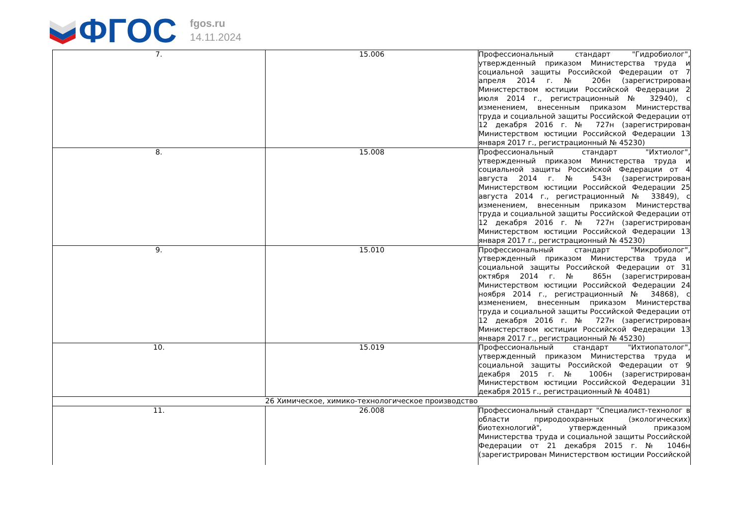ФГОС
fgos.ru
14.11.2024
| 7. | 15.006 | Профессиональный стандарт "Гидробиолог", утвержденный приказом Министерства труда и социальной защиты Российской Федерации от 7 апреля 2014 г. № 206н (зарегистрирован Министерством юстиции Российской Федерации 2 июля 2014 г., регистрационный № 32940), с изменением, внесенным приказом Министерства труда и социальной защиты Российской Федерации от 12 декабря 2016 г. № 727н (зарегистрирован Министерством юстиции Российской Федерации 13 января 2017 г., регистрационный № 45230) |
| 8. | 15.008 | Профессиональный стандарт "Ихтиолог", утвержденный приказом Министерства труда и социальной защиты Российской Федерации от 4 августа 2014 г. № 543н (зарегистрирован Министерством юстиции Российской Федерации 25 августа 2014 г., регистрационный № 33849), с изменением, внесенным приказом Министерства труда и социальной защиты Российской Федерации от 12 декабря 2016 г. № 727н (зарегистрирован Министерством юстиции Российской Федерации 13 января 2017 г., регистрационный № 45230) |
| 9. | 15.010 | Профессиональный стандарт "Микробиолог", утвержденный приказом Министерства труда и социальной защиты Российской Федерации от 31 октября 2014 г. № 865н (зарегистрирован Министерством юстиции Российской Федерации 24 ноября 2014 г., регистрационный № 34868), с изменением, внесенным приказом Министерства труда и социальной защиты Российской Федерации от 12 декабря 2016 г. № 727н (зарегистрирован Министерством юстиции Российской Федерации 13 января 2017 г., регистрационный № 45230) |
| 10. | 15.019 | Профессиональный стандарт "Ихтиопатолог", утвержденный приказом Министерства труда и социальной защиты Российской Федерации от 9 декабря 2015 г. № 1006н (зарегистрирован Министерством юстиции Российской Федерации 31 декабря 2015 г., регистрационный № 40481) |
| 26 Химическое, химико-технологическое производство | | |
| 11. | 26.008 | Профессиональный стандарт "Специалист-технолог в области природоохранных (экологических) биотехнологий", утвержденный приказом Министерства труда и социальной защиты Российской Федерации от 21 декабря 2015 г. № 1046н (зарегистрирован Министерством юстиции Российской |